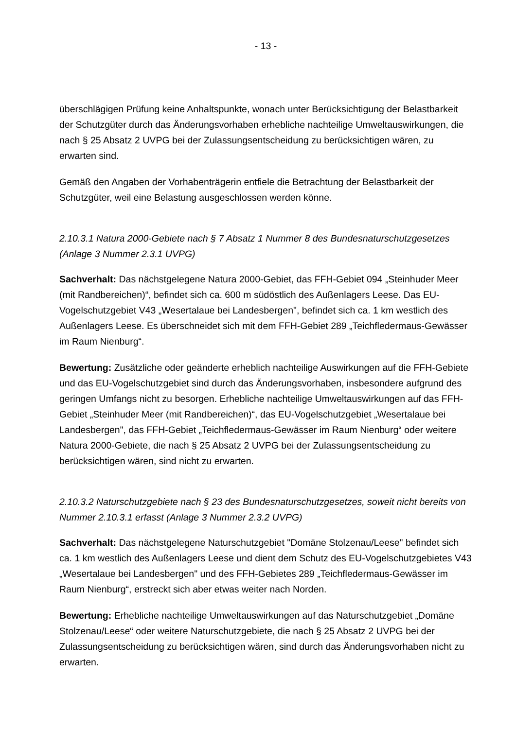- 13 -
überschlägigen Prüfung keine Anhaltspunkte, wonach unter Berücksichtigung der Belast­barkeit der Schutzgüter durch das Änderungsvorhaben erhebliche nachteilige Umwelt­auswirkungen, die nach § 25 Absatz 2 UVPG bei der Zulassungsentscheidung zu berück­sichtigen wären, zu erwarten sind.
Gemäß den Angaben der Vorhabenträgerin entfiele die Betrachtung der Belastbarkeit der Schutzgüter, weil eine Belastung ausgeschlossen werden könne.
2.10.3.1 Natura 2000-Gebiete nach § 7 Absatz 1 Nummer 8 des Bundesnaturschutz­gesetzes (Anlage 3 Nummer 2.3.1 UVPG)
Sachverhalt: Das nächstgelegene Natura 2000-Gebiet, das FFH-Gebiet 094 „Stein­huder Meer (mit Randbereichen)“, befindet sich ca. 600 m südöstlich des Außenlagers Leese. Das EU-Vogelschutzgebiet V43 „Wesertalaue bei Landesbergen", befindet sich ca. 1 km westlich des Außenlagers Leese. Es überschneidet sich mit dem FFH-Ge­biet 289 „Teichfledermaus-Gewässer im Raum Nienburg“.
Bewertung: Zusätzliche oder geänderte erheblich nachteilige Auswirkungen auf die FFH-Gebiete und das EU-Vogelschutzgebiet sind durch das Änderungsvorhaben, insbe­sondere aufgrund des geringen Umfangs nicht zu besorgen. Erhebliche nachteilige Um­weltauswirkungen auf das FFH-Gebiet „Steinhuder Meer (mit Randbereichen)“, das EU-Vogelschutzgebiet „Wesertalaue bei Landesbergen", das FFH-Gebiet „Teichfledermaus-Gewässer im Raum Nienburg“ oder weitere Natura 2000-Gebiete, die nach § 25 Absatz 2 UVPG bei der Zulassungsentscheidung zu berücksichtigen wären, sind nicht zu erwarten.
2.10.3.2 Naturschutzgebiete nach § 23 des Bundesnaturschutzgesetzes, soweit nicht bereits von Nummer 2.10.3.1 erfasst (Anlage 3 Nummer 2.3.2 UVPG)
Sachverhalt: Das nächstgelegene Naturschutzgebiet "Domäne Stolzenau/Leese" befin­det sich ca. 1 km westlich des Außenlagers Leese und dient dem Schutz des EU-Vogel­schutzgebietes V43 „Wesertalaue bei Landesbergen" und des FFH-Gebietes 289 „Teich­fledermaus-Gewässer im Raum Nienburg“, erstreckt sich aber etwas weiter nach Norden.
Bewertung: Erhebliche nachteilige Umweltauswirkungen auf das Naturschutzgebiet „Do­mäne Stolzenau/Leese“ oder weitere Naturschutzgebiete, die nach § 25 Absatz 2 UVPG bei der Zulassungsentscheidung zu berücksichtigen wären, sind durch das Änderungs­vorhaben nicht zu erwarten.